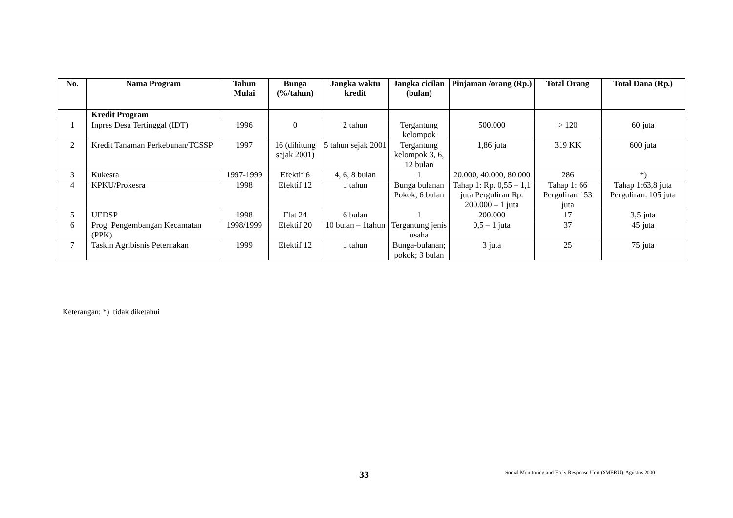| No. | Nama Program | Tahun Mulai | Bunga (%/tahun) | Jangka waktu kredit | Jangka cicilan (bulan) | Pinjaman /orang (Rp.) | Total Orang | Total Dana (Rp.) |
| --- | --- | --- | --- | --- | --- | --- | --- | --- |
| | Kredit Program | | | | | | | |
| 1 | Inpres Desa Tertinggal (IDT) | 1996 | 0 | 2 tahun | Tergantung kelompok | 500.000 | > 120 | 60 juta |
| 2 | Kredit Tanaman Perkebunan/TCSSP | 1997 | 16 (dihitung sejak 2001) | 5 tahun sejak 2001 | Tergantung kelompok 3, 6, 12 bulan | 1,86 juta | 319 KK | 600 juta |
| 3 | Kukesra | 1997-1999 | Efektif 6 | 4, 6, 8 bulan | 1 | 20.000, 40.000, 80.000 | 286 | *) |
| 4 | KPKU/Prokesra | 1998 | Efektif 12 | 1 tahun | Bunga bulanan Pokok, 6 bulan | Tahap 1: Rp. 0,55 – 1,1 juta Perguliran Rp. 200.000 – 1 juta | Tahap 1: 66 Perguliran 153 juta | Tahap 1:63,8 juta Perguliran: 105 juta |
| 5 | UEDSP | 1998 | Flat 24 | 6 bulan | 1 | 200.000 | 17 | 3,5 juta |
| 6 | Prog. Pengembangan Kecamatan (PPK) | 1998/1999 | Efektif 20 | 10 bulan – 1tahun | Tergantung jenis usaha | 0,5 – 1 juta | 37 | 45 juta |
| 7 | Taskin Agribisnis Peternakan | 1999 | Efektif 12 | 1 tahun | Bunga-bulanan; pokok; 3 bulan | 3 juta | 25 | 75 juta |
Keterangan: *) tidak diketahui
33
Social Monitoring and Early Response Unit (SMERU), Agustus 2000